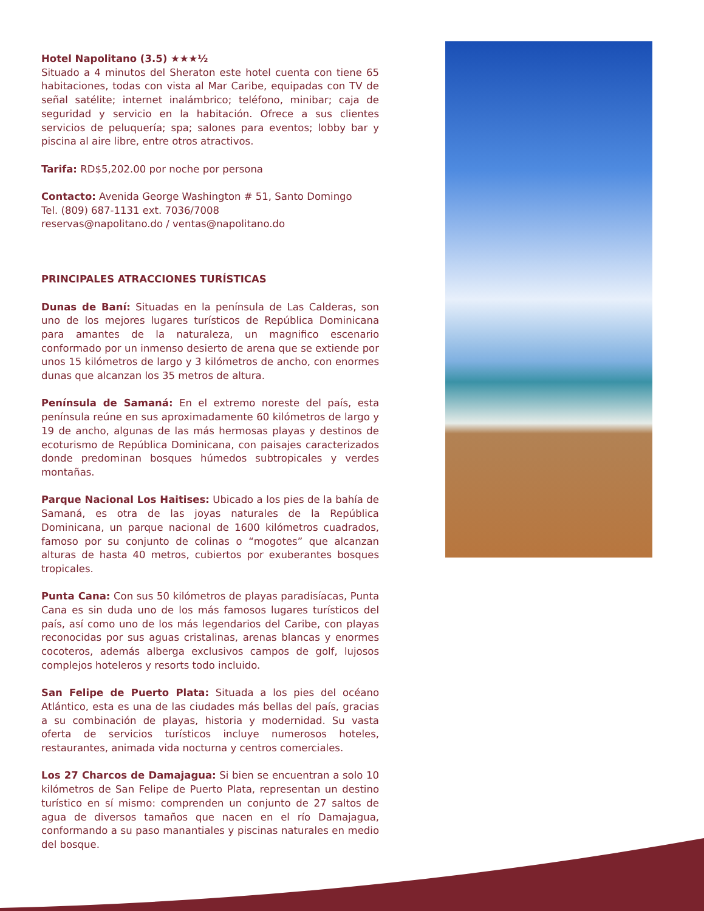Hotel Napolitano (3.5) ★★★½
Situado a 4 minutos del Sheraton este hotel cuenta con tiene 65 habitaciones, todas con vista al Mar Caribe, equipadas con TV de señal satélite; internet inalámbrico; teléfono, minibar; caja de seguridad y servicio en la habitación. Ofrece a sus clientes servicios de peluquería; spa; salones para eventos; lobby bar y piscina al aire libre, entre otros atractivos.
Tarifa: RD$5,202.00 por noche por persona
Contacto: Avenida George Washington # 51, Santo Domingo
Tel. (809) 687-1131 ext. 7036/7008
reservas@napolitano.do / ventas@napolitano.do
PRINCIPALES ATRACCIONES TURÍSTICAS
Dunas de Baní: Situadas en la península de Las Calderas, son uno de los mejores lugares turísticos de República Dominicana para amantes de la naturaleza, un magnifico escenario conformado por un inmenso desierto de arena que se extiende por unos 15 kilómetros de largo y 3 kilómetros de ancho, con enormes dunas que alcanzan los 35 metros de altura.
Península de Samaná: En el extremo noreste del país, esta península reúne en sus aproximadamente 60 kilómetros de largo y 19 de ancho, algunas de las más hermosas playas y destinos de ecoturismo de República Dominicana, con paisajes caracterizados donde predominan bosques húmedos subtropicales y verdes montañas.
Parque Nacional Los Haitises: Ubicado a los pies de la bahía de Samaná, es otra de las joyas naturales de la República Dominicana, un parque nacional de 1600 kilómetros cuadrados, famoso por su conjunto de colinas o “mogotes” que alcanzan alturas de hasta 40 metros, cubiertos por exuberantes bosques tropicales.
Punta Cana: Con sus 50 kilómetros de playas paradisíacas, Punta Cana es sin duda uno de los más famosos lugares turísticos del país, así como uno de los más legendarios del Caribe, con playas reconocidas por sus aguas cristalinas, arenas blancas y enormes cocoteros, además alberga exclusivos campos de golf, lujosos complejos hoteleros y resorts todo incluido.
San Felipe de Puerto Plata: Situada a los pies del océano Atlántico, esta es una de las ciudades más bellas del país, gracias a su combinación de playas, historia y modernidad. Su vasta oferta de servicios turísticos incluye numerosos hoteles, restaurantes, animada vida nocturna y centros comerciales.
Los 27 Charcos de Damajagua: Si bien se encuentran a solo 10 kilómetros de San Felipe de Puerto Plata, representan un destino turístico en sí mismo: comprenden un conjunto de 27 saltos de agua de diversos tamaños que nacen en el río Damajagua, conformando a su paso manantiales y piscinas naturales en medio del bosque.